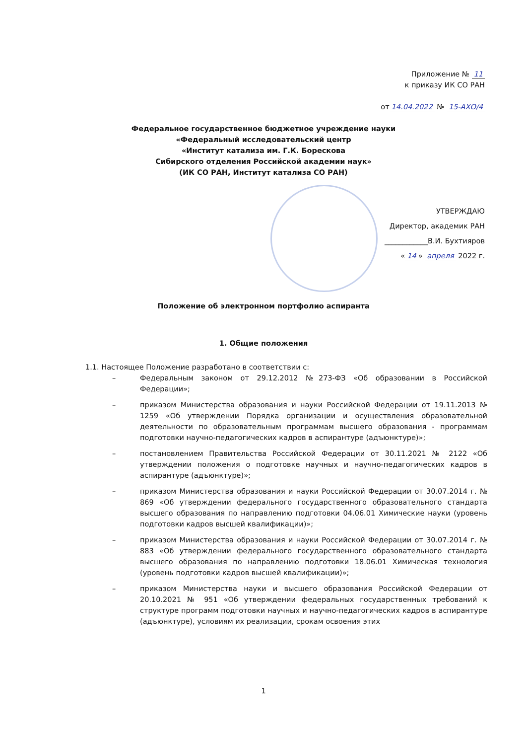Приложение № 11
к приказу ИК СО РАН
от 14.04.2022 № 15-АХО/4
Федеральное государственное бюджетное учреждение науки
«Федеральный исследовательский центр
«Институт катализа им. Г.К. Борескова
Сибирского отделения Российской академии наук»
(ИК СО РАН, Институт катализа СО РАН)
УТВЕРЖДАЮ
Директор, академик РАН
____________В.И. Бухтияров
« 14 » апреля 2022 г.
Положение об электронном портфолио аспиранта
1. Общие положения
1.1. Настоящее Положение разработано в соответствии с:
– Федеральным законом от 29.12.2012 №273-ФЗ «Об образовании в Российской Федерации»;
– приказом Министерства образования и науки Российской Федерации от 19.11.2013 № 1259 «Об утверждении Порядка организации и осуществления образовательной деятельности по образовательным программам высшего образования - программам подготовки научно-педагогических кадров в аспирантуре (адъюнктуре)»;
– постановлением Правительства Российской Федерации от 30.11.2021 № 2122 «Об утверждении положения о подготовке научных и научно-педагогических кадров в аспирантуре (адъюнктуре)»;
– приказом Министерства образования и науки Российской Федерации от 30.07.2014 г. № 869 «Об утверждении федерального государственного образовательного стандарта высшего образования по направлению подготовки 04.06.01 Химические науки (уровень подготовки кадров высшей квалификации)»;
– приказом Министерства образования и науки Российской Федерации от 30.07.2014 г. № 883 «Об утверждении федерального государственного образовательного стандарта высшего образования по направлению подготовки 18.06.01 Химическая технология (уровень подготовки кадров высшей квалификации)»;
– приказом Министерства науки и высшего образования Российской Федерации от 20.10.2021 № 951 «Об утверждении федеральных государственных требований к структуре программ подготовки научных и научно-педагогических кадров в аспирантуре (адъюнктуре), условиям их реализации, срокам освоения этих
1